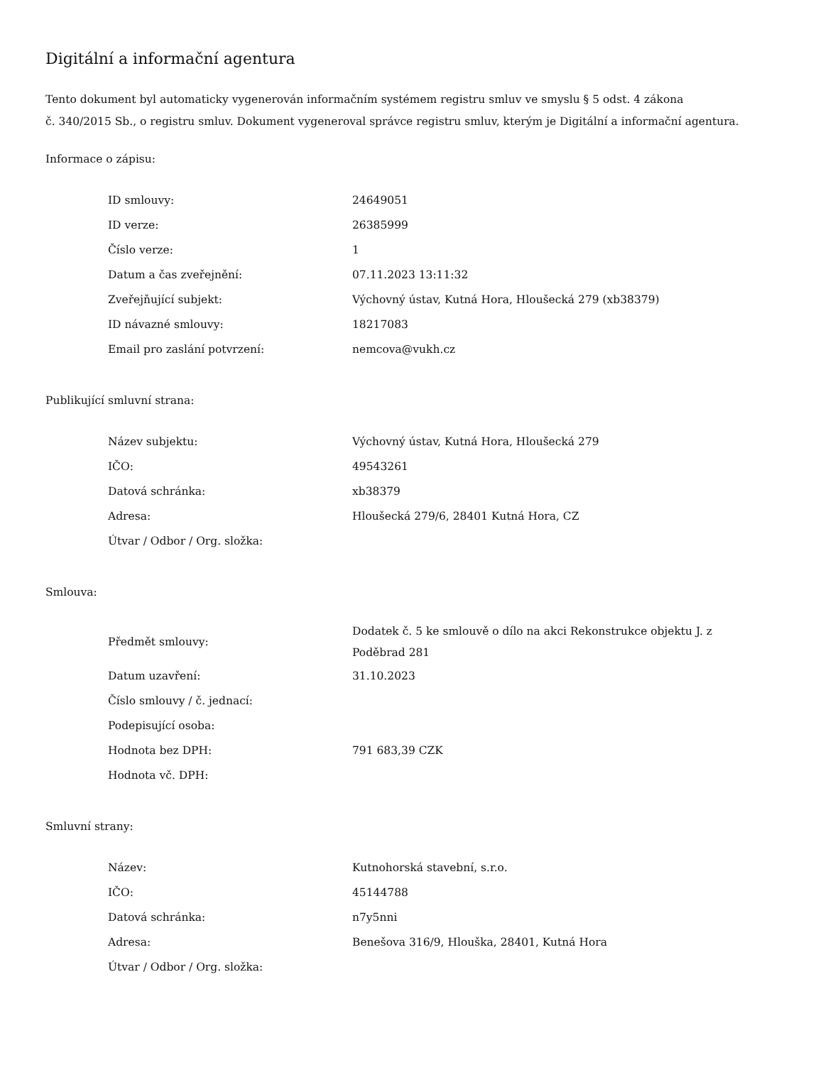Digitální a informační agentura
Tento dokument byl automaticky vygenerován informačním systémem registru smluv ve smyslu § 5 odst. 4 zákona
č. 340/2015 Sb., o registru smluv. Dokument vygeneroval správce registru smluv, kterým je Digitální a informační agentura.
Informace o zápisu:
| ID smlouvy: | 24649051 |
| ID verze: | 26385999 |
| Číslo verze: | 1 |
| Datum a čas zveřejnění: | 07.11.2023 13:11:32 |
| Zveřejňující subjekt: | Výchovný ústav, Kutná Hora, Hloušecká 279 (xb38379) |
| ID návazné smlouvy: | 18217083 |
| Email pro zaslání potvrzení: | nemcova@vukh.cz |
Publikující smluvní strana:
| Název subjektu: | Výchovný ústav, Kutná Hora, Hloušecká 279 |
| IČO: | 49543261 |
| Datová schránka: | xb38379 |
| Adresa: | Hloušecká 279/6, 28401 Kutná Hora, CZ |
| Útvar / Odbor / Org. složka: | |
Smlouva:
| Předmět smlouvy: | Dodatek č. 5 ke smlouvě o dílo na akci Rekonstrukce objektu J. z Poděbrad 281 |
| Datum uzavření: | 31.10.2023 |
| Číslo smlouvy / č. jednací: | |
| Podepisující osoba: | |
| Hodnota bez DPH: | 791 683,39 CZK |
| Hodnota vč. DPH: | |
Smluvní strany:
| Název: | Kutnohorská stavební, s.r.o. |
| IČO: | 45144788 |
| Datová schránka: | n7y5nni |
| Adresa: | Benešova 316/9, Hlouška, 28401, Kutná Hora |
| Útvar / Odbor / Org. složka: | |